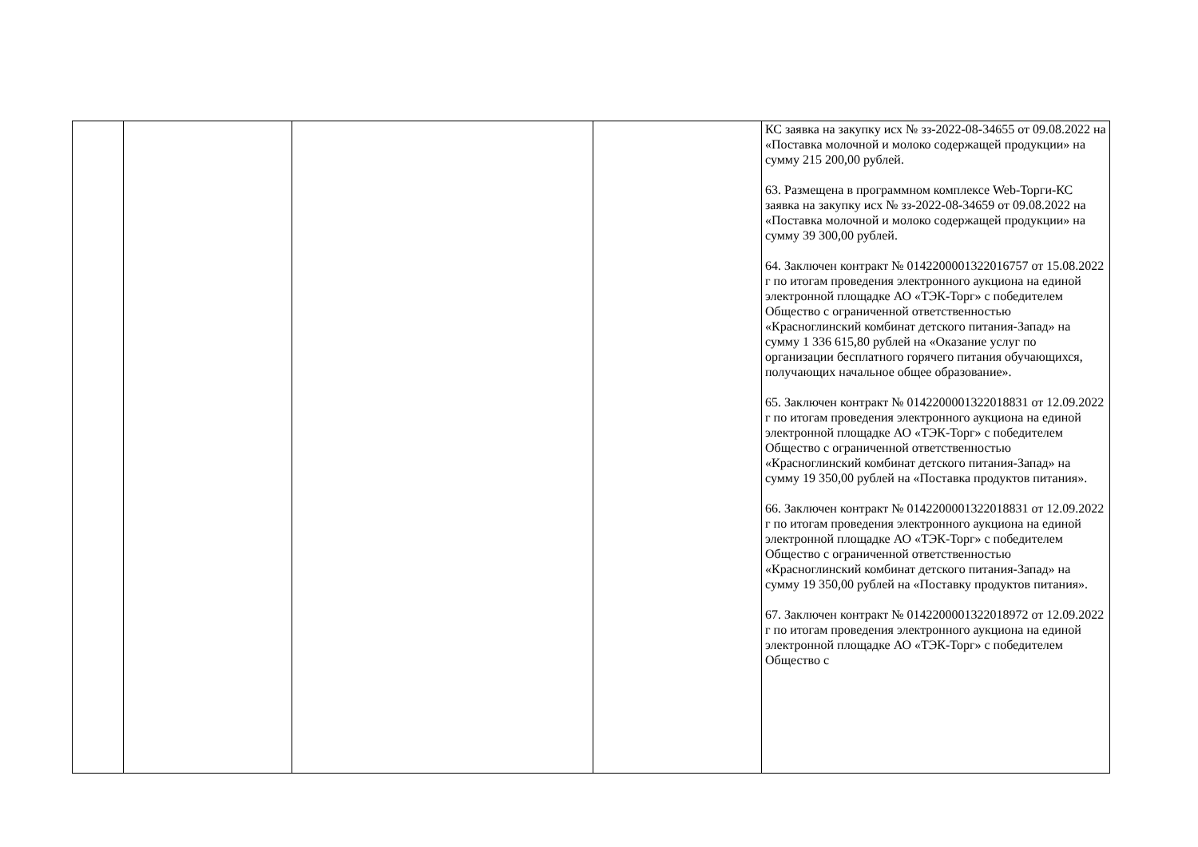| | | | | КС заявка на закупку исх № зз-2022-08-34655 от 09.08.2022 на «Поставка молочной и молоко содержащей продукции» на сумму 215 200,00 рублей. 63. Размещена в программном комплексе Web-Торги-КС заявка на закупку исх № зз-2022-08-34659 от 09.08.2022 на «Поставка молочной и молоко содержащей продукции» на сумму 39 300,00 рублей. 64. Заключен контракт № 0142200001322016757 от 15.08.2022 г по итогам проведения электронного аукциона на единой электронной площадке АО «ТЭК-Торг» с победителем Общество с ограниченной ответственностью «Красноглинский комбинат детского питания-Запад» на сумму 1 336 615,80 рублей на «Оказание услуг по организации бесплатного горячего питания обучающихся, получающих начальное общее образование». 65. Заключен контракт № 0142200001322018831 от 12.09.2022 г по итогам проведения электронного аукциона на единой электронной площадке АО «ТЭК-Торг» с победителем Общество с ограниченной ответственностью «Красноглинский комбинат детского питания-Запад» на сумму 19 350,00 рублей на «Поставка продуктов питания». 66. Заключен контракт № 0142200001322018831 от 12.09.2022 г по итогам проведения электронного аукциона на единой электронной площадке АО «ТЭК-Торг» с победителем Общество с ограниченной ответственностью «Красноглинский комбинат детского питания-Запад» на сумму 19 350,00 рублей на «Поставку продуктов питания». 67. Заключен контракт № 0142200001322018972 от 12.09.2022 г по итогам проведения электронного аукциона на единой электронной площадке АО «ТЭК-Торг» с победителем Общество с |